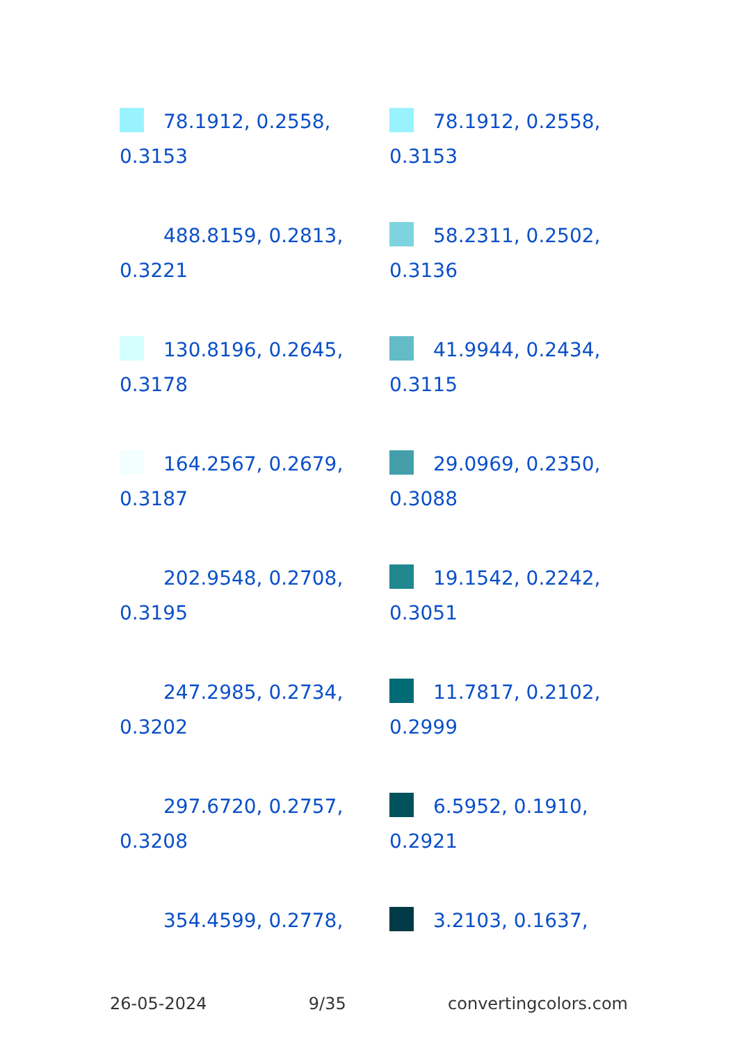78.1912, 0.2558,
0.3153
78.1912, 0.2558,
0.3153
488.8159, 0.2813,
0.3221
58.2311, 0.2502,
0.3136
130.8196, 0.2645,
0.3178
41.9944, 0.2434,
0.3115
164.2567, 0.2679,
0.3187
29.0969, 0.2350,
0.3088
202.9548, 0.2708,
0.3195
19.1542, 0.2242,
0.3051
247.2985, 0.2734,
0.3202
11.7817, 0.2102,
0.2999
297.6720, 0.2757,
0.3208
6.5952, 0.1910,
0.2921
354.4599, 0.2778,
3.2103, 0.1637,
26-05-2024 9/35 convertingcolors.com